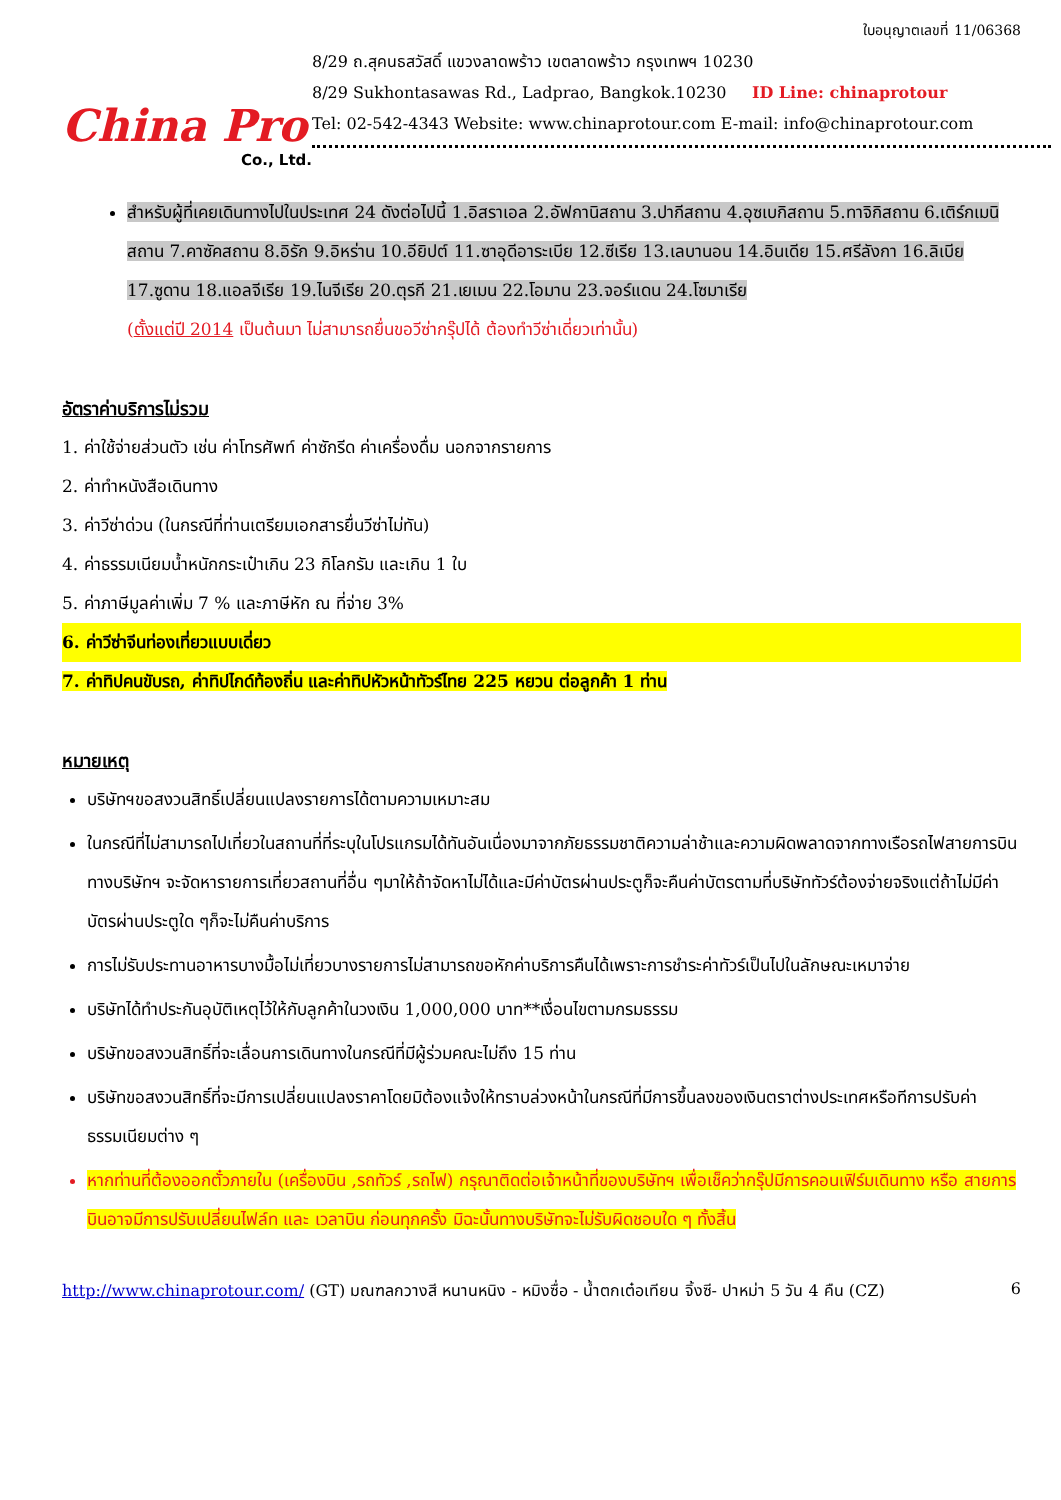China Pro
Co., Ltd.
ใบอนุญาตเลขที่ 11/06368
8/29 ถ.สุคนธสวัสดิ์ แขวงลาดพร้าว เขตลาดพร้าว กรุงเทพฯ 10230
8/29 Sukhontasawas Rd., Ladprao, Bangkok.10230 ID Line: chinaprotour
Tel: 02-542-4343 Website: www.chinaprotour.com E-mail: info@chinaprotour.com
สำหรับผู้ที่เคยเดินทางไปในประเทศ 24 ดังต่อไปนี้ 1.อิสราเอล 2.อัฟกานิสถาน 3.ปากีสถาน 4.อุซเบกิสถาน 5.ทาจิกิสถาน 6.เติร์กเมนิสถาน 7.คาซัคสถาน 8.อิรัก 9.อิหร่าน 10.อียิปต์ 11.ซาอุดีอาระเบีย 12.ซีเรีย 13.เลบานอน 14.อินเดีย 15.ศรีลังกา 16.ลิเบีย 17.ซูดาน 18.แอลจีเรีย 19.ไนจีเรีย 20.ตุรกี 21.เยเมน 22.โอมาน 23.จอร์แดน 24.โซมาเรีย
(ตั้งแต่ปี 2014 เป็นต้นมา ไม่สามารถยื่นขอวีซ่ากรุ๊ปได้ ต้องทำวีซ่าเดี่ยวเท่านั้น)
อัตราค่าบริการไม่รวม
1. ค่าใช้จ่ายส่วนตัว เช่น ค่าโทรศัพท์ ค่าซักรีด ค่าเครื่องดื่ม นอกจากรายการ
2. ค่าทำหนังสือเดินทาง
3. ค่าวีซ่าด่วน (ในกรณีที่ท่านเตรียมเอกสารยื่นวีซ่าไม่ทัน)
4. ค่าธรรมเนียมน้ำหนักกระเป๋าเกิน 23 กิโลกรัม และเกิน 1 ใบ
5. ค่าภาษีมูลค่าเพิ่ม 7 % และภาษีหัก ณ ที่จ่าย 3%
6. ค่าวีซ่าจีนท่องเที่ยวแบบเดี่ยว
7. ค่าทิปคนขับรถ, ค่าทิปไกด์ท้องถิ่น และค่าทิปหัวหน้าทัวร์ไทย 225 หยวน ต่อลูกค้า 1 ท่าน
หมายเหตุ
บริษัทฯขอสงวนสิทธิ์เปลี่ยนแปลงรายการได้ตามความเหมาะสม
ในกรณีที่ไม่สามารถไปเที่ยวในสถานที่ที่ระบุในโปรแกรมได้ทันอันเนื่องมาจากภัยธรรมชาติความล่าช้าและความผิดพลาดจากทางเรือรถไฟสายการบินทางบริษัทฯ จะจัดหารายการเที่ยวสถานที่อื่น ๆมาให้ถ้าจัดหาไม่ได้และมีค่าบัตรผ่านประตูก็จะคืนค่าบัตรตามที่บริษัททัวร์ต้องจ่ายจริงแต่ถ้าไม่มีค่าบัตรผ่านประตูใด ๆก็จะไม่คืนค่าบริการ
การไม่รับประทานอาหารบางมื้อไม่เที่ยวบางรายการไม่สามารถขอหักค่าบริการคืนได้เพราะการชำระค่าทัวร์เป็นไปในลักษณะเหมาจ่าย
บริษัทได้ทำประกันอุบัติเหตุไว้ให้กับลูกค้าในวงเงิน 1,000,000 บาท**เงื่อนไขตามกรมธรรม
บริษัทขอสงวนสิทธิ์ที่จะเลื่อนการเดินทางในกรณีที่มีผู้ร่วมคณะไม่ถึง 15 ท่าน
บริษัทขอสงวนสิทธิ์ที่จะมีการเปลี่ยนแปลงราคาโดยมิต้องแจ้งให้ทราบล่วงหน้าในกรณีที่มีการขึ้นลงของเงินตราต่างประเทศหรือทีการปรับค่าธรรมเนียมต่าง ๆ
หากท่านที่ต้องออกตั๋วภายใน (เครื่องบิน ,รถทัวร์ ,รถไฟ) กรุณาติดต่อเจ้าหน้าที่ของบริษัทฯ เพื่อเช็คว่ากรุ๊ปมีการคอนเฟิร์มเดินทาง หรือ สายการบินอาจมีการปรับเปลี่ยนไฟล์ท และ เวลาบิน ก่อนทุกครั้ง มิฉะนั้นทางบริษัทจะไม่รับผิดชอบใด ๆ ทั้งสิ้น
http://www.chinaprotour.com/ (GT) มณฑลกวางสี หนานหนิง - หมิงซื่อ - น้ำตกเต๋อเทียน จิ้งซี- ปาหม่า 5 วัน 4 คืน (CZ)
6